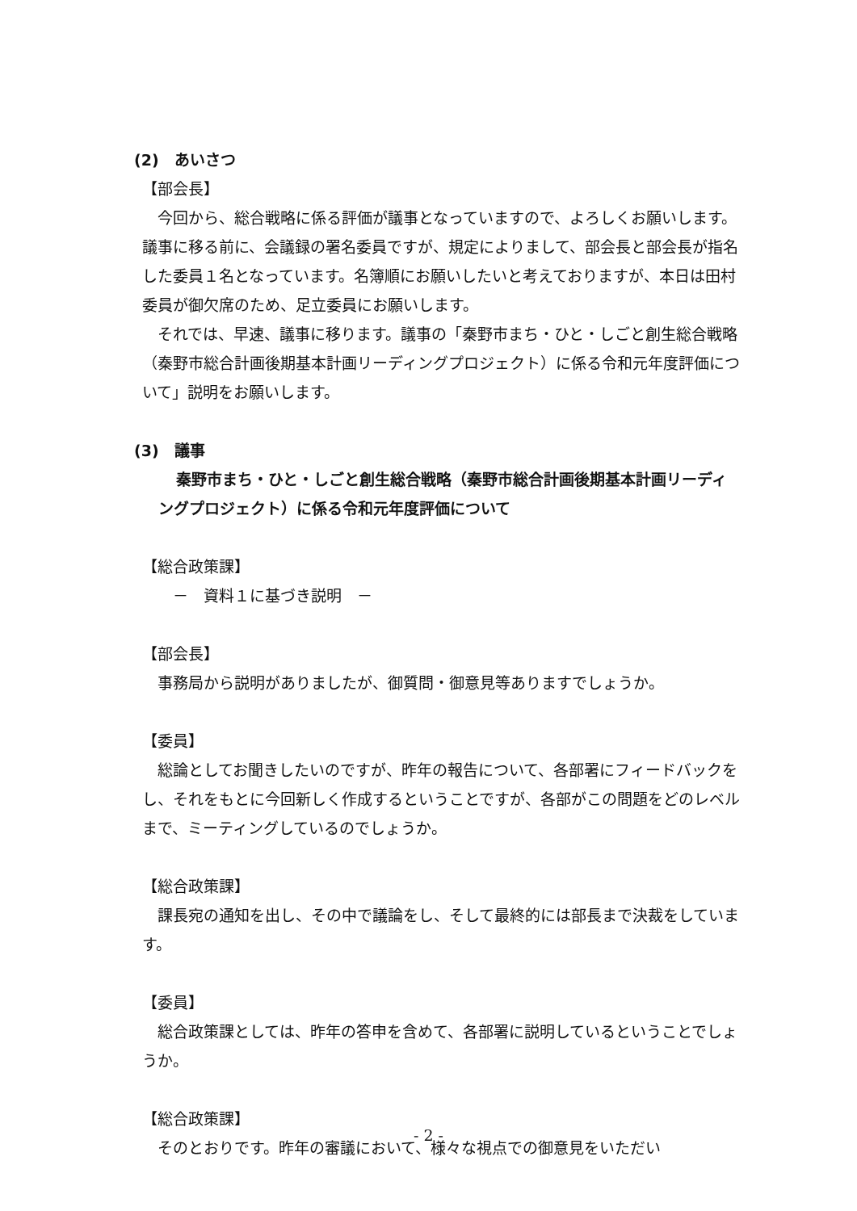(2)　あいさつ
【部会長】
　今回から、総合戦略に係る評価が議事となっていますので、よろしくお願いします。議事に移る前に、会議録の署名委員ですが、規定によりまして、部会長と部会長が指名した委員１名となっています。名簿順にお願いしたいと考えておりますが、本日は田村委員が御欠席のため、足立委員にお願いします。
　それでは、早速、議事に移ります。議事の「秦野市まち・ひと・しごと創生総合戦略（秦野市総合計画後期基本計画リーディングプロジェクト）に係る令和元年度評価について」説明をお願いします。
(3)　議事
秦野市まち・ひと・しごと創生総合戦略（秦野市総合計画後期基本計画リーディングプロジェクト）に係る令和元年度評価について
【総合政策課】
　　－　資料１に基づき説明　－
【部会長】
　事務局から説明がありましたが、御質問・御意見等ありますでしょうか。
【委員】
　総論としてお聞きしたいのですが、昨年の報告について、各部署にフィードバックをし、それをもとに今回新しく作成するということですが、各部がこの問題をどのレベルまで、ミーティングしているのでしょうか。
【総合政策課】
　課長宛の通知を出し、その中で議論をし、そして最終的には部長まで決裁をしています。
【委員】
　総合政策課としては、昨年の答申を含めて、各部署に説明しているということでしょうか。
【総合政策課】
　そのとおりです。昨年の審議において、様々な視点での御意見をいただい
- 2 -